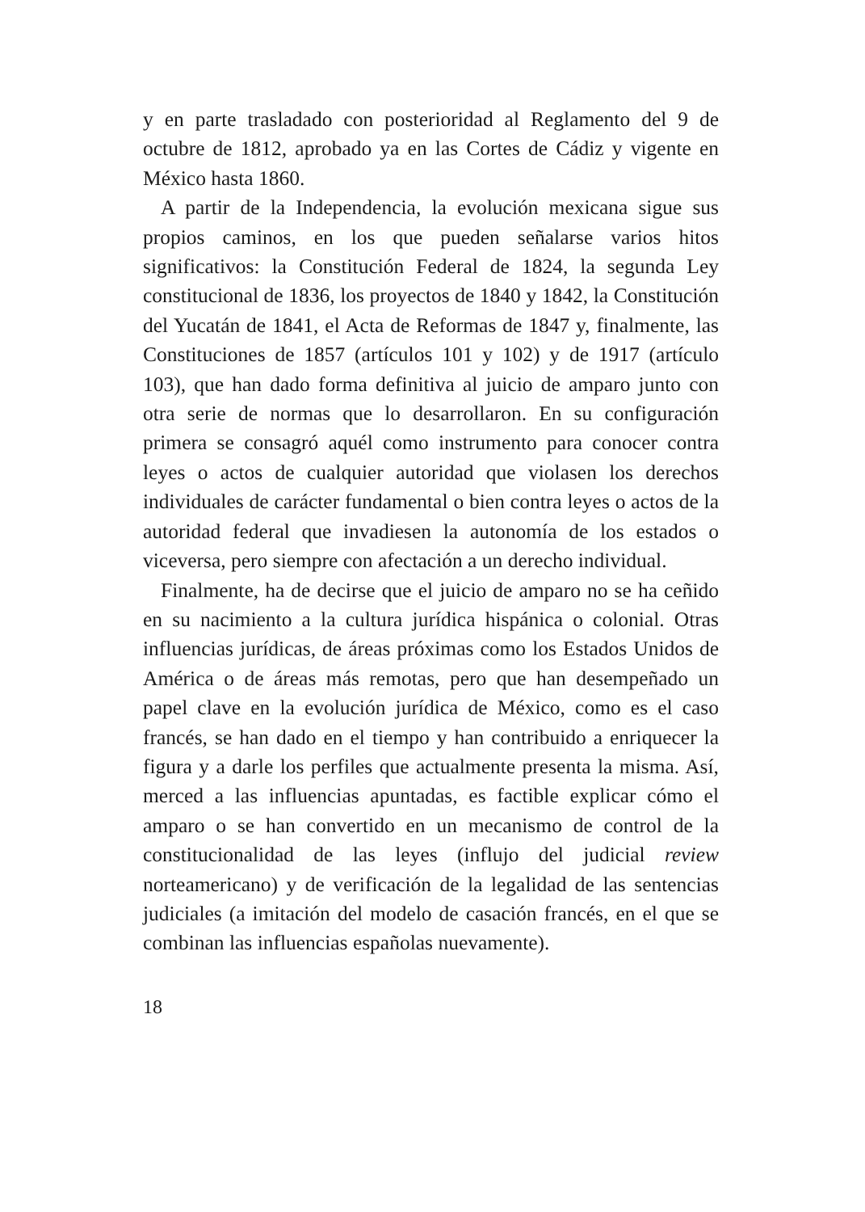y en parte trasladado con posterioridad al Reglamento del 9 de octubre de 1812, aprobado ya en las Cortes de Cádiz y vigente en México hasta 1860.
A partir de la Independencia, la evolución mexicana sigue sus propios caminos, en los que pueden señalarse varios hitos significativos: la Constitución Federal de 1824, la segunda Ley constitucional de 1836, los proyectos de 1840 y 1842, la Constitución del Yucatán de 1841, el Acta de Reformas de 1847 y, finalmente, las Constituciones de 1857 (artículos 101 y 102) y de 1917 (artículo 103), que han dado forma definitiva al juicio de amparo junto con otra serie de normas que lo desarrollaron. En su configuración primera se consagró aquél como instrumento para conocer contra leyes o actos de cualquier autoridad que violasen los derechos individuales de carácter fundamental o bien contra leyes o actos de la autoridad federal que invadiesen la autonomía de los estados o viceversa, pero siempre con afectación a un derecho individual.
Finalmente, ha de decirse que el juicio de amparo no se ha ceñido en su nacimiento a la cultura jurídica hispánica o colonial. Otras influencias jurídicas, de áreas próximas como los Estados Unidos de América o de áreas más remotas, pero que han desempeñado un papel clave en la evolución jurídica de México, como es el caso francés, se han dado en el tiempo y han contribuido a enriquecer la figura y a darle los perfiles que actualmente presenta la misma. Así, merced a las influencias apuntadas, es factible explicar cómo el amparo o se han convertido en un mecanismo de control de la constitucionalidad de las leyes (influjo del judicial review norteamericano) y de verificación de la legalidad de las sentencias judiciales (a imitación del modelo de casación francés, en el que se combinan las influencias españolas nuevamente).
18